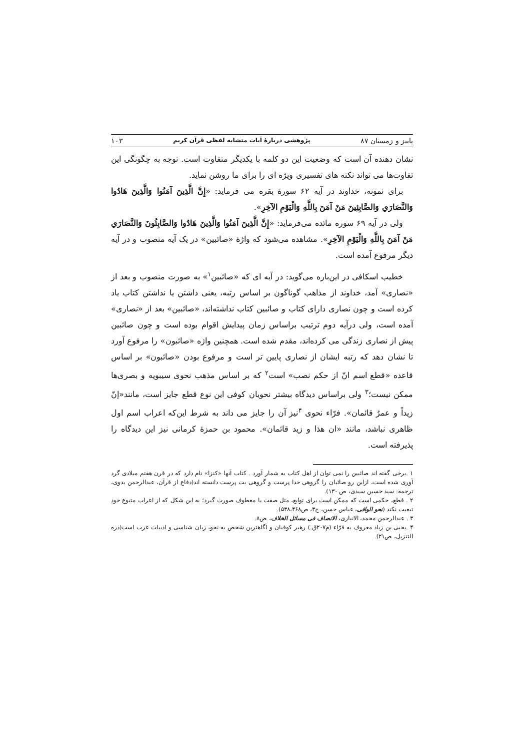پاییز و زمستان ۸۷ پژوهشی دربارۀ آیات متشابه لفظی قرآن کریم ۱۰۳
نشان دهنده آن است که وضعیت این دو کلمه با یکدیگر متفاوت است. توجه به چگونگی این تفاوت‌ها می تواند نکته های تفسیری ویژه ای را برای ما روشن نماید.
برای نمونه، خداوند در آیه ۶۲ سورۀ بقره می فرماید: «إِنَّ الَّذِينَ آمَنُوا وَالَّذِينَ هَادُوا وَالنَّصَارَي وَالصَّابِئِينَ مَنْ آمَنَ بِاللَّهِ وَالْيَوْمِ الآخِرِ».
ولی در آیه ۶۹ سوره مائده می‌فرماید: «إِنَّ الَّذِينَ آمَنُوا وَالَّذِينَ هَادُوا وَالصَّابِئُونَ وَالنَّصَارَي مَنْ آمَنَ بِاللَّهِ وَالْيَوْمِ الآخِرِ». مشاهده می‌شود که واژۀ «صائبین» در یک آیه منصوب و در آیه دیگر مرفوع آمده است.
خطیب اسکافی در این‌باره می‌گوید: در آیه ای که «صائبین<sup>۱</sup>» به صورت منصوب و بعد از «نصاری» آمد، خداوند از مذاهب گوناگون بر اساس رتبه، یعنی داشتن یا نداشتن کتاب یاد کرده است و چون نصاری دارای کتاب و صائبین کتاب نداشته‌اند، «صائبین» بعد از «نصاری» آمده است، ولی درآیه دوم ترتیب براساس زمان پیدایش اقوام بوده است و چون صائبین پیش از نصاری زندگی می کرده‌اند، مقدم شده است. همچنین واژه «صائبون» را مرفوع آورد تا نشان دهد که رتبه ایشان از نصاری پایین تر است و مرفوع بودن «صائبون» بر اساس قاعده «قطع اسم انّ از حکم نصب» است<sup>۲</sup> که بر اساس مذهب نحوی سیبویه و بصری‌ها ممکن نیست؛<sup>۳</sup> ولی براساس دیدگاه بیشتر نحویان کوفی این نوع قطع جایز است، مانند«إنّ زیداً و عمرٌ قائمان». فرّاء نحوی <sup>۴</sup>نیز آن را جایز می داند به شرط این‌که اعراب اسم اول ظاهری نباشد، مانند «ان هذا و زید قائمان». محمود بن حمزۀ کرمانی نیز این دیدگاه را پذیرفته است.
۱ .برخی گفته اند صائبین را نمی توان از اهل کتاب به شمار آورد . کتاب آنها «کنزا» نام دارد که در قرن هفتم میلادی گرد آوری شده است، ازاین رو صائبان را گروهی خدا پرست و گروهی بت پرست دانسته اند(دفاع از قرآن، عبدالرحمن بدوی، ترجمه: سید حسین سیدی، ص ۱۳۰).
۲ . قطع، حکمی است که ممکن است برای توابع، مثل صفت یا معطوف صورت گیرد؛ به این شکل که از اعراب متبوع خود تبعیت نکند (نحو الوافی، عباس حسن، ج۳، ص۵۳۸،۴۶۸).
۳ . عبدالرحمن محمد، الانباری، الانصاف فی مسائل الخلاف، ص۸.
۴ .یحیی بن زیاد معروف به فرّاء (م۲۰۷ق.) رهبر کوفیان و آگاهترین شخص به نحو، زبان شناسی و ادبیات عرب است(دره التنزیل، ص۲۱).